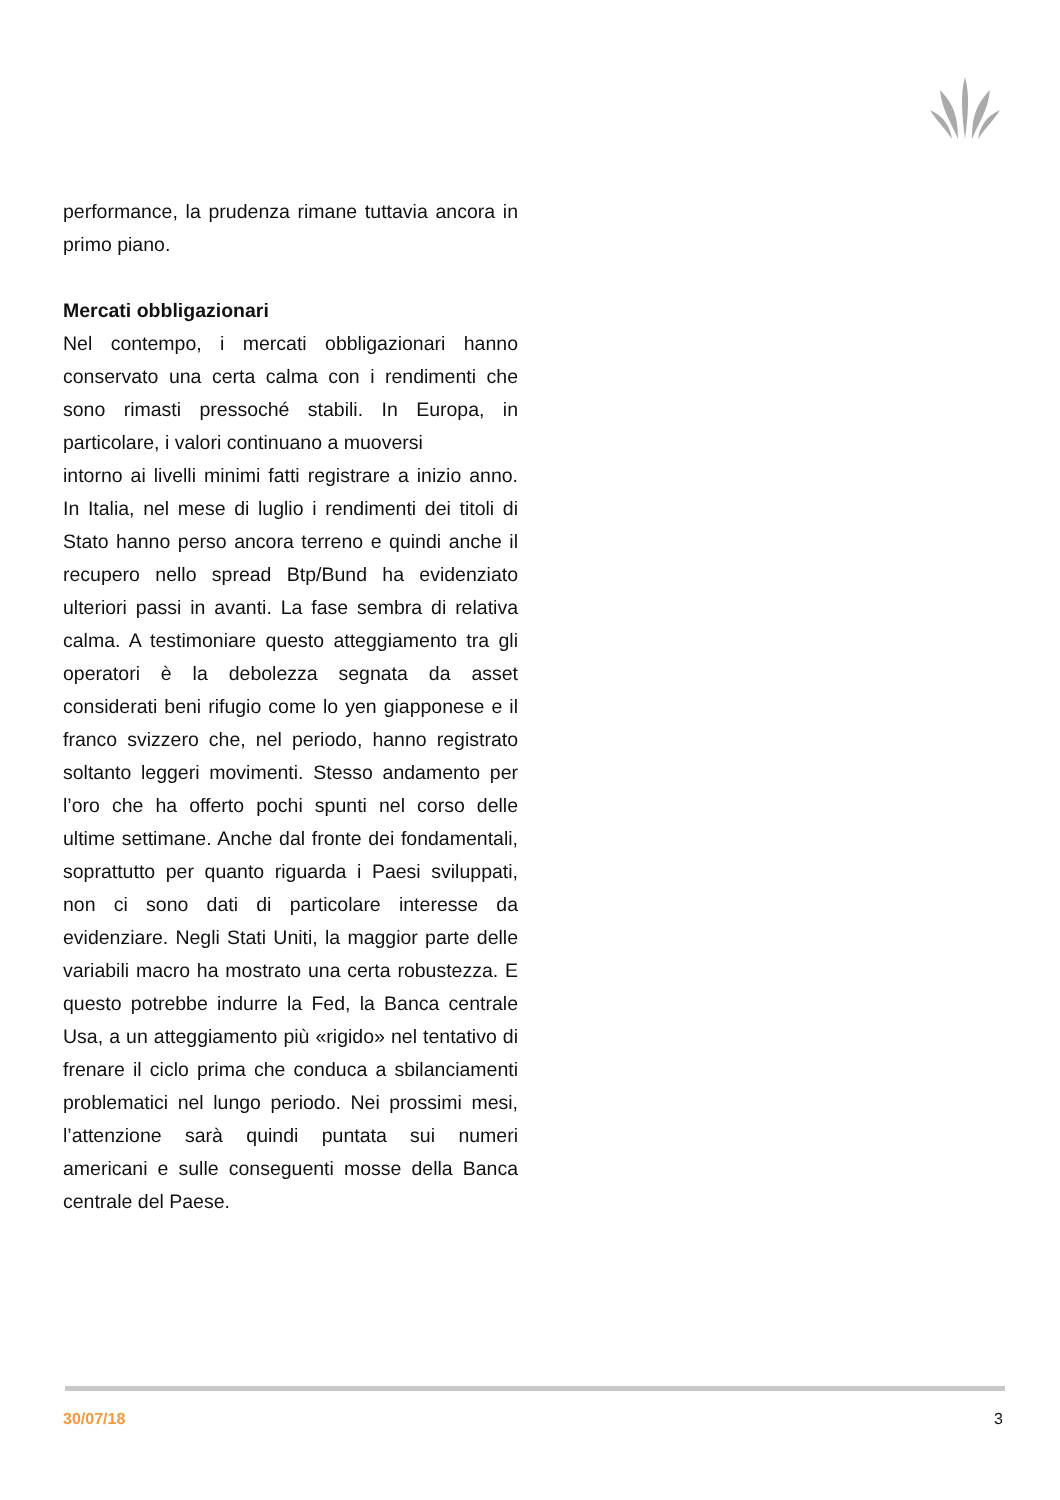performance, la prudenza rimane tuttavia ancora in primo piano.
Mercati obbligazionari
Nel contempo, i mercati obbligazionari hanno conservato una certa calma con i rendimenti che sono rimasti pressoché stabili. In Europa, in particolare, i valori continuano a muoversi
intorno ai livelli minimi fatti registrare a inizio anno. In Italia, nel mese di luglio i rendimenti dei titoli di Stato hanno perso ancora terreno e quindi anche il recupero nello spread Btp/Bund ha evidenziato ulteriori passi in avanti. La fase sembra di relativa calma. A testimoniare questo atteggiamento tra gli operatori è la debolezza segnata da asset considerati beni rifugio come lo yen giapponese e il franco svizzero che, nel periodo, hanno registrato soltanto leggeri movimenti. Stesso andamento per l’oro che ha offerto pochi spunti nel corso delle ultime settimane. Anche dal fronte dei fondamentali, soprattutto per quanto riguarda i Paesi sviluppati, non ci sono dati di particolare interesse da evidenziare. Negli Stati Uniti, la maggior parte delle variabili macro ha mostrato una certa robustezza. E questo potrebbe indurre la Fed, la Banca centrale Usa, a un atteggiamento più «rigido» nel tentativo di frenare il ciclo prima che conduca a sbilanciamenti problematici nel lungo periodo. Nei prossimi mesi, l’attenzione sarà quindi puntata sui numeri americani e sulle conseguenti mosse della Banca centrale del Paese.
30/07/18 3